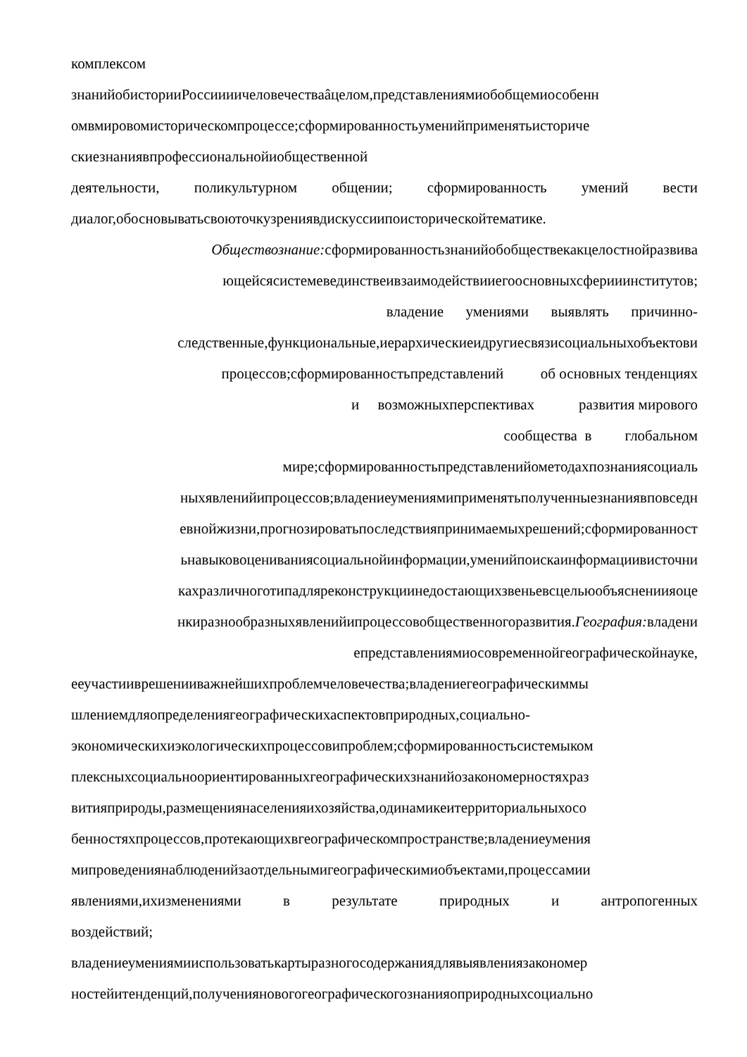комплексом
знанийобисторииРоссиииичеловечестваâцелом,представлениямиобобщемиособенн
омвмировомисторическомпроцессе;сформированностьуменийприменятьисториче
скиезнаниявпрофессиональнойиобщественной
деятельности, поликультурном общении; сформированность умений вести
диалог,обосновыватьсвоюточкузрениявдискуссиипоисторическойтематике.
Обществознание: сформированностьзнанийобобществекакцелостнойразвива
ющейсясистемевединствеивзаимодействииегоосновныхсферииинститутов;
владение умениями выявлять причинно-
следственные,функциональные,иерархическиеидругиесвязисоциальныхобъектови
процессов;сформированностьпредставлений об основных тенденциях
и возможныхперспективах развития мирового
сообщества в глобальном
мире;сформированностьпредставленийометодахпознаниясоциаль
ныхявленийипроцессов;владениеумениямиприменятьполученныезнаниявповседн
евнойжизни,прогнозироватьпоследствияпринимаемыхрешений;сформированност
ьнавыковоцениваниясоциальнойинформации,уменийпоискаинформациивисточни
кахразличноготипадляреконструкциинедостающихзвеньевсцельюобъяснениияоце
нкиразнообразныхявленийипроцессовобщественногоразвития.География: владени
епредставлениямиосовременнойгеографическойнауке,
ееучастииврешенииважнейшихпроблемчеловечества;владениегеографическиммы
шлениемдляопределениягеографическихаспектовприродных,социально-
экономическихиэкологическихпроцессовипроблем;сформированностьсистемыком
плексныхсоциальноориентированныхгеографическихзнанийозакономерностяхраз
витияприроды,размещениянаселенияихозяйства,одинамикеитерриториальныхосо
бенностяхпроцессов,протекающихвгеографическомпространстве;владениеумения
мипроведениянаблюденийзаотдельнымигеографическимиобъектами,процессамии
явлениями,ихизменениями в результате природных и антропогенных
воздействий;
владениеумениямииспользоватькартыразногосодержаниядлявыявлениязакономер
ностейитенденций,полученияновогогеографическогознанияоприродныхсоциально